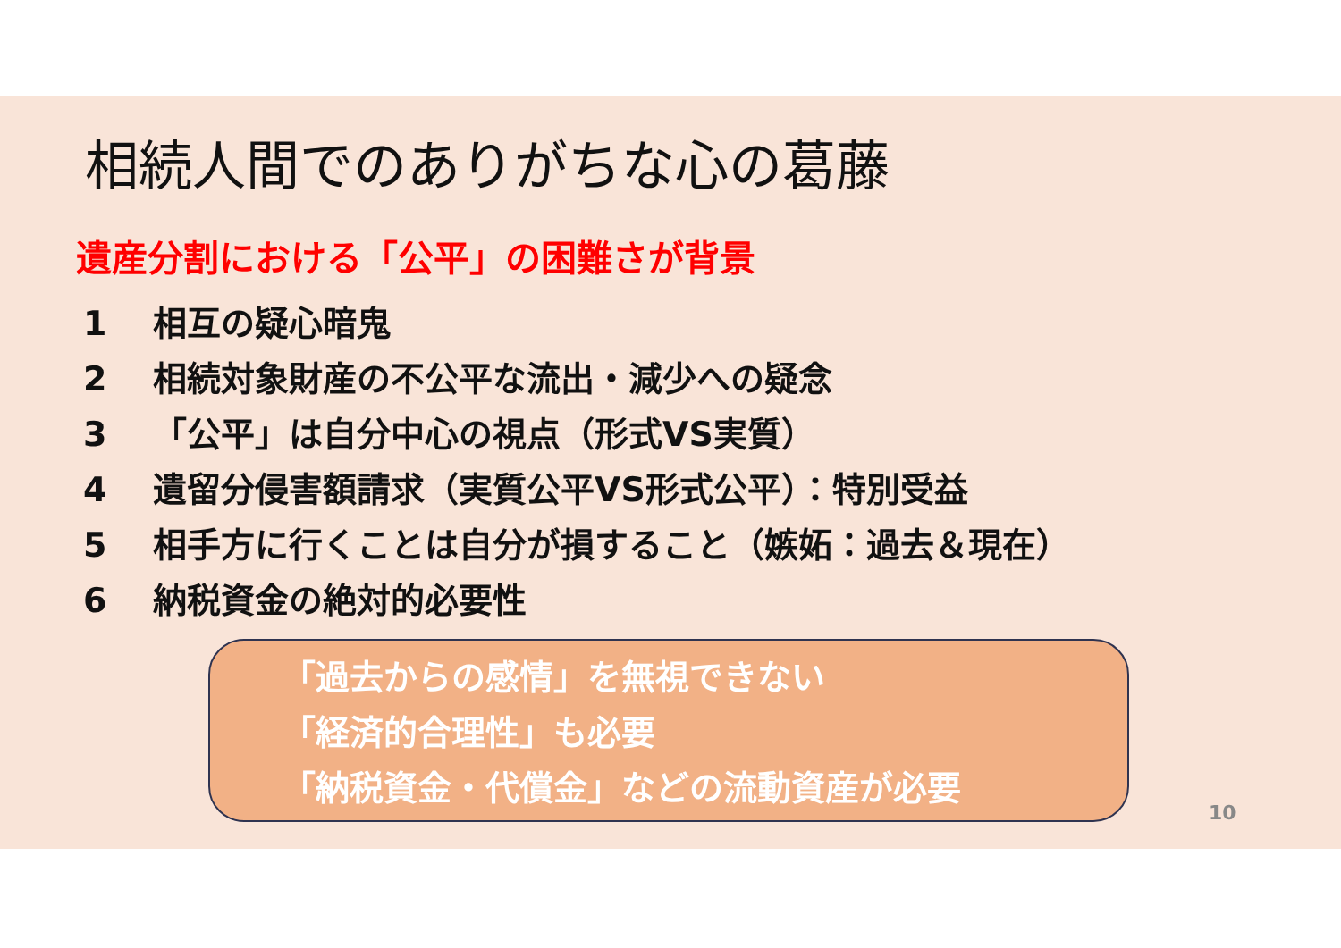相続人間でのありがちな心の葛藤
遺産分割における「公平」の困難さが背景
1 相互の疑心暗鬼
2 相続対象財産の不公平な流出・減少への疑念
3 「公平」は自分中心の視点（形式VS実質）
4 遺留分侵害額請求（実質公平VS形式公平）：特別受益
5 相手方に行くことは自分が損すること（嫉妬：過去＆現在）
6 納税資金の絶対的必要性
「過去からの感情」を無視できない
「経済的合理性」も必要
「納税資金・代償金」などの流動資産が必要
10